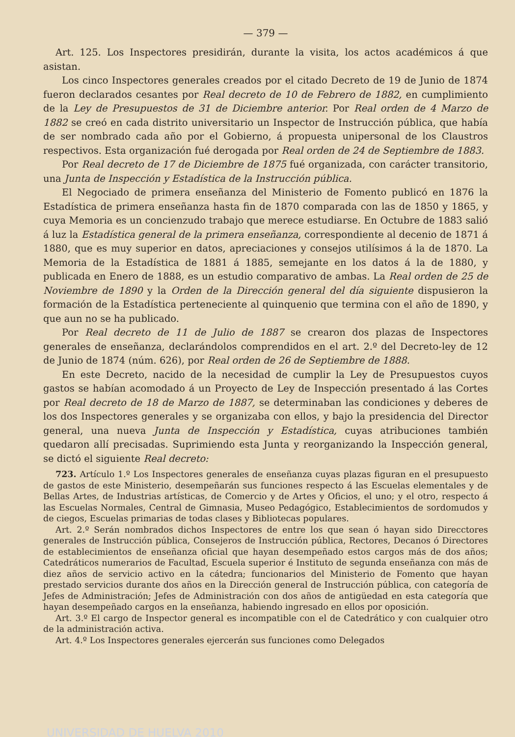— 379 —
Art. 125. Los Inspectores presidirán, durante la visita, los actos académicos á que asistan.
Los cinco Inspectores generales creados por el citado Decreto de 19 de Junio de 1874 fueron declarados cesantes por Real decreto de 10 de Febrero de 1882, en cumplimiento de la Ley de Presupuestos de 31 de Diciembre anterior. Por Real orden de 4 Marzo de 1882 se creó en cada distrito universitario un Inspector de Instrucción pública, que había de ser nombrado cada año por el Gobierno, á propuesta unipersonal de los Claustros respectivos. Esta organización fué derogada por Real orden de 24 de Septiembre de 1883.
Por Real decreto de 17 de Diciembre de 1875 fué organizada, con carácter transitorio, una Junta de Inspección y Estadística de la Instrucción pública.
El Negociado de primera enseñanza del Ministerio de Fomento publicó en 1876 la Estadística de primera enseñanza hasta fin de 1870 comparada con las de 1850 y 1865, y cuya Memoria es un concienzudo trabajo que merece estudiarse. En Octubre de 1883 salió á luz la Estadística general de la primera enseñanza, correspondiente al decenio de 1871 á 1880, que es muy superior en datos, apreciaciones y consejos utilísimos á la de 1870. La Memoria de la Estadística de 1881 á 1885, semejante en los datos á la de 1880, y publicada en Enero de 1888, es un estudio comparativo de ambas. La Real orden de 25 de Noviembre de 1890 y la Orden de la Dirección general del día siguiente dispusieron la formación de la Estadística perteneciente al quinquenio que termina con el año de 1890, y que aun no se ha publicado.
Por Real decreto de 11 de Julio de 1887 se crearon dos plazas de Inspectores generales de enseñanza, declarándolos comprendidos en el art. 2.º del Decreto-ley de 12 de Junio de 1874 (núm. 626), por Real orden de 26 de Septiembre de 1888.
En este Decreto, nacido de la necesidad de cumplir la Ley de Presupuestos cuyos gastos se habían acomodado á un Proyecto de Ley de Inspección presentado á las Cortes por Real decreto de 18 de Marzo de 1887, se determinaban las condiciones y deberes de los dos Inspectores generales y se organizaba con ellos, y bajo la presidencia del Director general, una nueva Junta de Inspección y Estadística, cuyas atribuciones también quedaron allí precisadas. Suprimiendo esta Junta y reorganizando la Inspección general, se dictó el siguiente Real decreto:
723. Artículo 1.º Los Inspectores generales de enseñanza cuyas plazas figuran en el presupuesto de gastos de este Ministerio, desempeñarán sus funciones respecto á las Escuelas elementales y de Bellas Artes, de Industrias artísticas, de Comercio y de Artes y Oficios, el uno; y el otro, respecto á las Escuelas Normales, Central de Gimnasia, Museo Pedagógico, Establecimientos de sordomudos y de ciegos, Escuelas primarias de todas clases y Bibliotecas populares.
Art. 2.º Serán nombrados dichos Inspectores de entre los que sean ó hayan sido Direcctores generales de Instrucción pública, Consejeros de Instrucción pública, Rectores, Decanos ó Directores de establecimientos de enseñanza oficial que hayan desempeñado estos cargos más de dos años; Catedráticos numerarios de Facultad, Escuela superior é Instituto de segunda enseñanza con más de diez años de servicio activo en la cátedra; funcionarios del Ministerio de Fomento que hayan prestado servicios durante dos años en la Dirección general de Instrucción pública, con categoría de Jefes de Administración; Jefes de Administración con dos años de antigüedad en esta categoría que hayan desempeñado cargos en la enseñanza, habiendo ingresado en ellos por oposición.
Art. 3.º El cargo de Inspector general es incompatible con el de Catedrático y con cualquier otro de la administración activa.
Art. 4.º Los Inspectores generales ejercerán sus funciones como Delegados
UNIVERSIDAD DE HUELVA 2010